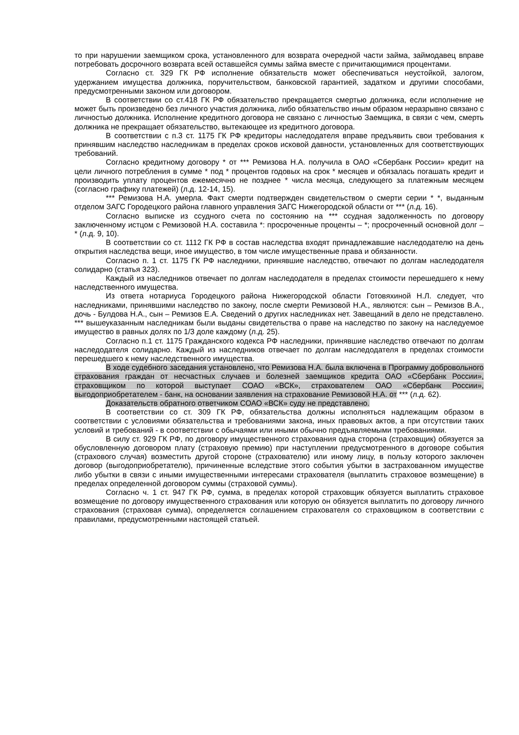то при нарушении заемщиком срока, установленного для возврата очередной части займа, займодавец вправе потребовать досрочного возврата всей оставшейся суммы займа вместе с причитающимися процентами.
Согласно ст. 329 ГК РФ исполнение обязательств может обеспечиваться неустойкой, залогом, удержанием имущества должника, поручительством, банковской гарантией, задатком и другими способами, предусмотренными законом или договором.
В соответствии со ст.418 ГК РФ обязательство прекращается смертью должника, если исполнение не может быть произведено без личного участия должника, либо обязательство иным образом неразрывно связано с личностью должника. Исполнение кредитного договора не связано с личностью Заемщика, в связи с чем, смерть должника не прекращает обязательство, вытекающее из кредитного договора.
В соответствии с п.3 ст. 1175 ГК РФ кредиторы наследодателя вправе предъявить свои требования к принявшим наследство наследникам в пределах сроков исковой давности, установленных для соответствующих требований.
Согласно кредитному договору * от *** Ремизова Н.А. получила в ОАО «Сбербанк России» кредит на цели личного потребления в сумме * под * процентов годовых на срок * месяцев и обязалась погашать кредит и производить уплату процентов ежемесячно не позднее * числа месяца, следующего за платежным месяцем (согласно графику платежей) (л.д. 12-14, 15).
*** Ремизова Н.А. умерла. Факт смерти подтвержден свидетельством о смерти серии * *, выданным отделом ЗАГС Городецкого района главного управления ЗАГС Нижегородской области от *** (л.д. 16).
Согласно выписке из ссудного счета по состоянию на *** ссудная задолженность по договору заключенному истцом с Ремизовой Н.А. составила *: просроченные проценты – *; просроченный основной долг – * (л.д. 9, 10).
В соответствии со ст. 1112 ГК РФ в состав наследства входят принадлежавшие наследодателю на день открытия наследства вещи, иное имущество, в том числе имущественные права и обязанности.
Согласно п. 1 ст. 1175 ГК РФ наследники, принявшие наследство, отвечают по долгам наследодателя солидарно (статья 323).
Каждый из наследников отвечает по долгам наследодателя в пределах стоимости перешедшего к нему наследственного имущества.
Из ответа нотариуса Городецкого района Нижегородской области Готовяхиной Н.Л. следует, что наследниками, принявшими наследство по закону, после смерти Ремизовой Н.А., являются: сын – Ремизов В.А., дочь - Булдова Н.А., сын – Ремизов Е.А. Сведений о других наследниках нет. Завещаний в дело не представлено. *** вышеуказанным наследникам были выданы свидетельства о праве на наследство по закону на наследуемое имущество в равных долях по 1/3 доле каждому (л.д. 25).
Согласно п.1 ст. 1175 Гражданского кодекса РФ наследники, принявшие наследство отвечают по долгам наследодателя солидарно. Каждый из наследников отвечает по долгам наследодателя в пределах стоимости перешедшего к нему наследственного имущества.
В ходе судебного заседания установлено, что Ремизова Н.А. была включена в Программу добровольного страхования граждан от несчастных случаев и болезней заемщиков кредита ОАО «Сбербанк России», страховщиком по которой выступает СОАО «ВСК», страхователем ОАО «Сбербанк России», выгодоприобретателем - банк, на основании заявления на страхование Ремизовой Н.А. от *** (л.д. 62).
Доказательств обратного ответчиком СОАО «ВСК» суду не представлено.
В соответствии со ст. 309 ГК РФ, обязательства должны исполняться надлежащим образом в соответствии с условиями обязательства и требованиями закона, иных правовых актов, а при отсутствии таких условий и требований - в соответствии с обычаями или иными обычно предъявляемыми требованиями.
В силу ст. 929 ГК РФ, по договору имущественного страхования одна сторона (страховщик) обязуется за обусловленную договором плату (страховую премию) при наступлении предусмотренного в договоре события (страхового случая) возместить другой стороне (страхователю) или иному лицу, в пользу которого заключен договор (выгодоприобретателю), причиненные вследствие этого события убытки в застрахованном имуществе либо убытки в связи с иными имущественными интересами страхователя (выплатить страховое возмещение) в пределах определенной договором суммы (страховой суммы).
Согласно ч. 1 ст. 947 ГК РФ, сумма, в пределах которой страховщик обязуется выплатить страховое возмещение по договору имущественного страхования или которую он обязуется выплатить по договору личного страхования (страховая сумма), определяется соглашением страхователя со страховщиком в соответствии с правилами, предусмотренными настоящей статьей.